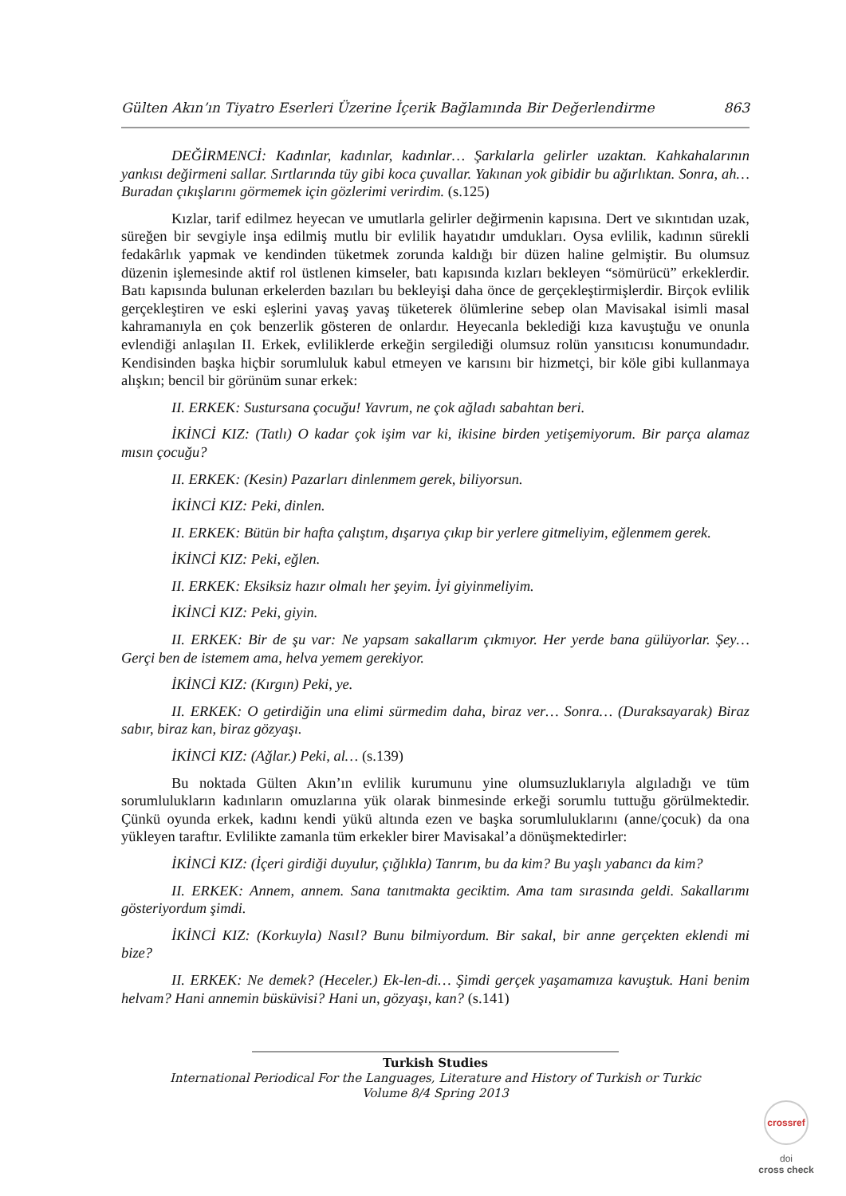Gülten Akın’ın Tiyatro Eserleri Üzerine İçerik Bağlamında Bir Değerlendirme 863
DEĞİRMENCİ: Kadınlar, kadınlar, kadınlar… Şarkılarla gelirler uzaktan. Kahkahalarının yankısı değirmeni sallar. Sırtlarında tüy gibi koca çuvallar. Yakınan yok gibidir bu ağırlıktan. Sonra, ah… Buradan çıkışlarını görmemek için gözlerimi verirdim. (s.125)
Kızlar, tarif edilmez heyecan ve umutlarla gelirler değirmenin kapısına. Dert ve sıkıntıdan uzak, süreğen bir sevgiyle inşa edilmiş mutlu bir evlilik hayatıdır umdukları. Oysa evlilik, kadının sürekli fedakârlık yapmak ve kendinden tüketmek zorunda kaldığı bir düzen haline gelmiştir. Bu olumsuz düzenin işlemesinde aktif rol üstlenen kimseler, batı kapısında kızları bekleyen “sömürücü” erkeklerdir. Batı kapısında bulunan erkelerden bazıları bu bekleyişi daha önce de gerçekleştirmişlerdir. Birçok evlilik gerçekleştiren ve eski eşlerini yavaş yavaş tüketerek ölümlerine sebep olan Mavisakal isimli masal kahramanıyla en çok benzerlik gösteren de onlardır. Heyecanla beklediği kıza kavuştuğu ve onunla evlendiği anlaşılan II. Erkek, evliliklerde erkeğin sergilediği olumsuz rolün yansıtıcısı konumundadır. Kendisinden başka hiçbir sorumluluk kabul etmeyen ve karısını bir hizmetçi, bir köle gibi kullanmaya alışkın; bencil bir görünüm sunar erkek:
II. ERKEK: Sustursana çocuğu! Yavrum, ne çok ağladı sabahtan beri.
İKİNCİ KIZ: (Tatlı) O kadar çok işim var ki, ikisine birden yetişemiyorum. Bir parça alamaz mısın çocuğu?
II. ERKEK: (Kesin) Pazarları dinlenmem gerek, biliyorsun.
İKİNCİ KIZ: Peki, dinlen.
II. ERKEK: Bütün bir hafta çalıştım, dışarıya çıkıp bir yerlere gitmeliyim, eğlenmem gerek.
İKİNCİ KIZ: Peki, eğlen.
II. ERKEK: Eksiksiz hazır olmalı her şeyim. İyi giyinmeliyim.
İKİNCİ KIZ: Peki, giyin.
II. ERKEK: Bir de şu var: Ne yapsam sakallarım çıkmıyor. Her yerde bana gülüyorlar. Şey… Gerçi ben de istemem ama, helva yemem gerekiyor.
İKİNCİ KIZ: (Kırgın) Peki, ye.
II. ERKEK: O getirdiğin una elimi sürmedim daha, biraz ver… Sonra… (Duraksayarak) Biraz sabır, biraz kan, biraz gözyaşı.
İKİNCİ KIZ: (Ağlar.) Peki, al… (s.139)
Bu noktada Gülten Akın’ın evlilik kurumunu yine olumsuzluklarıyla algıladığı ve tüm sorumlulukların kadınların omuzlarına yük olarak binmesinde erkeği sorumlu tuttuğu görülmektedir. Çünkü oyunda erkek, kadını kendi yükü altında ezen ve başka sorumluluklarını (anne/çocuk) da ona yükleyen taraftır. Evlilikte zamanla tüm erkekler birer Mavisakal’a dönüşmektedirler:
İKİNCİ KIZ: (İçeri girdiği duyulur, çığlıkla) Tanrım, bu da kim? Bu yaşlı yabancı da kim?
II. ERKEK: Annem, annem. Sana tanıtmakta geciktim. Ama tam sırasında geldi. Sakallarımı gösteriyordum şimdi.
İKİNCİ KIZ: (Korkuyla) Nasıl? Bunu bilmiyordum. Bir sakal, bir anne gerçekten eklendi mi bize?
II. ERKEK: Ne demek? (Heceler.) Ek-len-di… Şimdi gerçek yaşamamıza kavuştuk. Hani benim helvam? Hani annemin büsküvisi? Hani un, gözyaşı, kan? (s.141)
Turkish Studies
International Periodical For the Languages, Literature and History of Turkish or Turkic
Volume 8/4 Spring 2013
crossref
doi
cross check